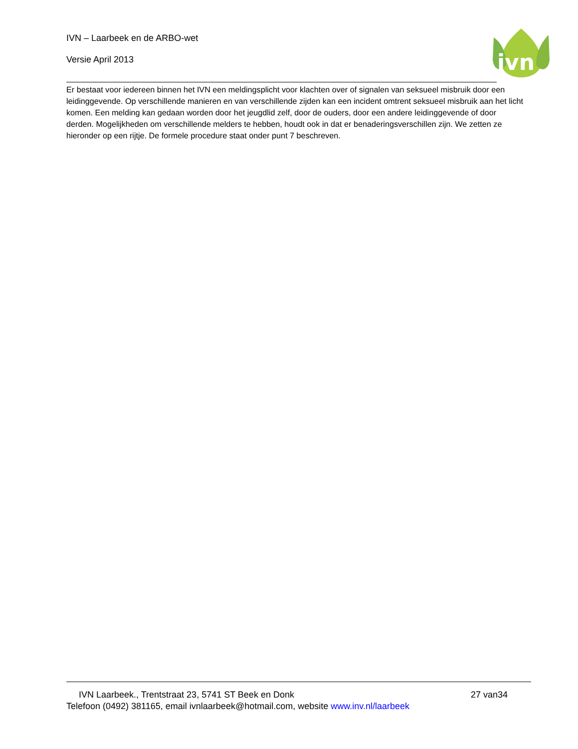IVN – Laarbeek en de ARBO-wet
Versie April 2013
ivn
Er bestaat voor iedereen binnen het IVN een meldingsplicht voor klachten over of signalen van seksueel misbruik door een leidinggevende. Op verschillende manieren en van verschillende zijden kan een incident omtrent seksueel misbruik aan het licht komen. Een melding kan gedaan worden door het jeugdlid zelf, door de ouders, door een andere leidinggevende of door derden. Mogelijkheden om verschillende melders te hebben, houdt ook in dat er benaderingsverschillen zijn. We zetten ze hieronder op een rijtje. De formele procedure staat onder punt 7 beschreven.
27 van34 IVN Laarbeek., Trentstraat 23, 5741 ST Beek en Donk
Telefoon (0492) 381165, email ivnlaarbeek@hotmail.com, website www.inv.nl/laarbeek